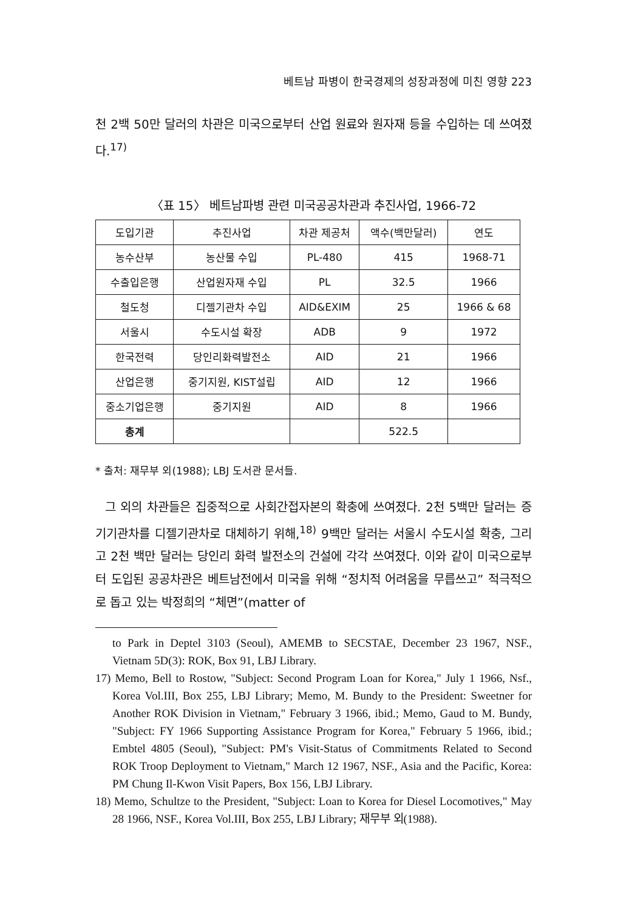베트남 파병이 한국경제의 성장과정에 미친 영향 223
천 2백 50만 달러의 차관은 미국으로부터 산업 원료와 원자재 등을 수입하는 데 쓰여졌다.<sup>17)</sup>
〈표 15〉 베트남파병 관련 미국공공차관과 추진사업, 1966-72
| 도입기관 | 추진사업 | 차관 제공처 | 액수(백만달러) | 연도 |
| --- | --- | --- | --- | --- |
| 농수산부 | 농산물 수입 | PL-480 | 415 | 1968-71 |
| 수출입은행 | 산업원자재 수입 | PL | 32.5 | 1966 |
| 철도청 | 디젤기관차 수입 | AID&EXIM | 25 | 1966 & 68 |
| 서울시 | 수도시설 확장 | ADB | 9 | 1972 |
| 한국전력 | 당인리화력발전소 | AID | 21 | 1966 |
| 산업은행 | 중기지원, KIST설립 | AID | 12 | 1966 |
| 중소기업은행 | 중기지원 | AID | 8 | 1966 |
| 총계 | | | 522.5 | |
* 출처: 재무부 외(1988); LBJ 도서관 문서들.
그 외의 차관들은 집중적으로 사회간접자본의 확충에 쓰여졌다. 2천 5백만 달러는 증기기관차를 디젤기관차로 대체하기 위해,<sup>18)</sup> 9백만 달러는 서울시 수도시설 확충, 그리고 2천 백만 달러는 당인리 화력 발전소의 건설에 각각 쓰여졌다. 이와 같이 미국으로부터 도입된 공공차관은 베트남전에서 미국을 위해 “정치적 어려움을 무릅쓰고” 적극적으로 돕고 있는 박정희의 “체면”(matter of
to Park in Deptel 3103 (Seoul), AMEMB to SECSTAE, December 23 1967, NSF., Vietnam 5D(3): ROK, Box 91, LBJ Library.
17) Memo, Bell to Rostow, "Subject: Second Program Loan for Korea," July 1 1966, Nsf., Korea Vol.III, Box 255, LBJ Library; Memo, M. Bundy to the President: Sweetner for Another ROK Division in Vietnam," February 3 1966, ibid.; Memo, Gaud to M. Bundy, "Subject: FY 1966 Supporting Assistance Program for Korea," February 5 1966, ibid.; Embtel 4805 (Seoul), "Subject: PM's Visit-Status of Commitments Related to Second ROK Troop Deployment to Vietnam," March 12 1967, NSF., Asia and the Pacific, Korea: PM Chung Il-Kwon Visit Papers, Box 156, LBJ Library.
18) Memo, Schultze to the President, "Subject: Loan to Korea for Diesel Locomotives," May 28 1966, NSF., Korea Vol.III, Box 255, LBJ Library; 재무부 외(1988).